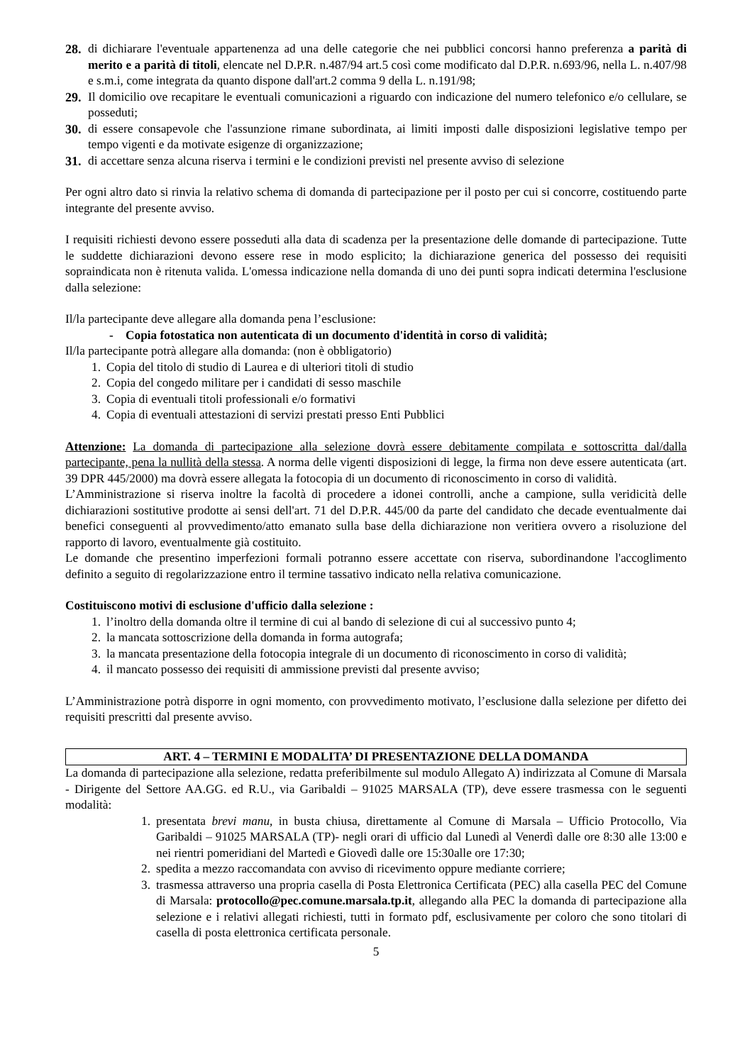28.
di dichiarare l'eventuale appartenenza ad una delle categorie che nei pubblici concorsi hanno preferenza a parità di merito e a parità di titoli, elencate nel D.P.R. n.487/94 art.5 così come modificato dal D.P.R. n.693/96, nella L. n.407/98 e s.m.i, come integrata da quanto dispone dall'art.2 comma 9 della L. n.191/98;
29.
Il domicilio ove recapitare le eventuali comunicazioni a riguardo con indicazione del numero telefonico e/o cellulare, se posseduti;
30.
di essere consapevole che l'assunzione rimane subordinata, ai limiti imposti dalle disposizioni legislative tempo per tempo vigenti e da motivate esigenze di organizzazione;
31.
di accettare senza alcuna riserva i termini e le condizioni previsti nel presente avviso di selezione
Per ogni altro dato si rinvia la relativo schema di domanda di partecipazione per il posto per cui si concorre, costituendo parte integrante del presente avviso.
I requisiti richiesti devono essere posseduti alla data di scadenza per la presentazione delle domande di partecipazione. Tutte le suddette dichiarazioni devono essere rese in modo esplicito; la dichiarazione generica del possesso dei requisiti sopraindicata non è ritenuta valida. L'omessa indicazione nella domanda di uno dei punti sopra indicati determina l'esclusione dalla selezione:
Il/la partecipante deve allegare alla domanda pena l’esclusione:
- Copia fotostatica non autenticata di un documento d'identità in corso di validità;
Il/la partecipante potrà allegare alla domanda: (non è obbligatorio)
1. Copia del titolo di studio di Laurea e di ulteriori titoli di studio
2. Copia del congedo militare per i candidati di sesso maschile
3. Copia di eventuali titoli professionali e/o formativi
4. Copia di eventuali attestazioni di servizi prestati presso Enti Pubblici
Attenzione: La domanda di partecipazione alla selezione dovrà essere debitamente compilata e sottoscritta dal/dalla partecipante, pena la nullità della stessa. A norma delle vigenti disposizioni di legge, la firma non deve essere autenticata (art. 39 DPR 445/2000) ma dovrà essere allegata la fotocopia di un documento di riconoscimento in corso di validità.
L’Amministrazione si riserva inoltre la facoltà di procedere a idonei controlli, anche a campione, sulla veridicità delle dichiarazioni sostitutive prodotte ai sensi dell'art. 71 del D.P.R. 445/00 da parte del candidato che decade eventualmente dai benefici conseguenti al provvedimento/atto emanato sulla base della dichiarazione non veritiera ovvero a risoluzione del rapporto di lavoro, eventualmente già costituito.
Le domande che presentino imperfezioni formali potranno essere accettate con riserva, subordinandone l'accoglimento definito a seguito di regolarizzazione entro il termine tassativo indicato nella relativa comunicazione.
Costituiscono motivi di esclusione d'ufficio dalla selezione :
1. l’inoltro della domanda oltre il termine di cui al bando di selezione di cui al successivo punto 4;
2. la mancata sottoscrizione della domanda in forma autografa;
3. la mancata presentazione della fotocopia integrale di un documento di riconoscimento in corso di validità;
4. il mancato possesso dei requisiti di ammissione previsti dal presente avviso;
L’Amministrazione potrà disporre in ogni momento, con provvedimento motivato, l’esclusione dalla selezione per difetto dei requisiti prescritti dal presente avviso.
ART. 4 – TERMINI E MODALITA’ DI PRESENTAZIONE DELLA DOMANDA
La domanda di partecipazione alla selezione, redatta preferibilmente sul modulo Allegato A) indirizzata al Comune di Marsala - Dirigente del Settore AA.GG. ed R.U., via Garibaldi – 91025 MARSALA (TP), deve essere trasmessa con le seguenti modalità:
1. presentata brevi manu, in busta chiusa, direttamente al Comune di Marsala – Ufficio Protocollo, Via Garibaldi – 91025 MARSALA (TP)- negli orari di ufficio dal Lunedì al Venerdì dalle ore 8:30 alle 13:00 e nei rientri pomeridiani del Martedì e Giovedì dalle ore 15:30alle ore 17:30;
2. spedita a mezzo raccomandata con avviso di ricevimento oppure mediante corriere;
3. trasmessa attraverso una propria casella di Posta Elettronica Certificata (PEC) alla casella PEC del Comune di Marsala: protocollo@pec.comune.marsala.tp.it, allegando alla PEC la domanda di partecipazione alla selezione e i relativi allegati richiesti, tutti in formato pdf, esclusivamente per coloro che sono titolari di casella di posta elettronica certificata personale.
5